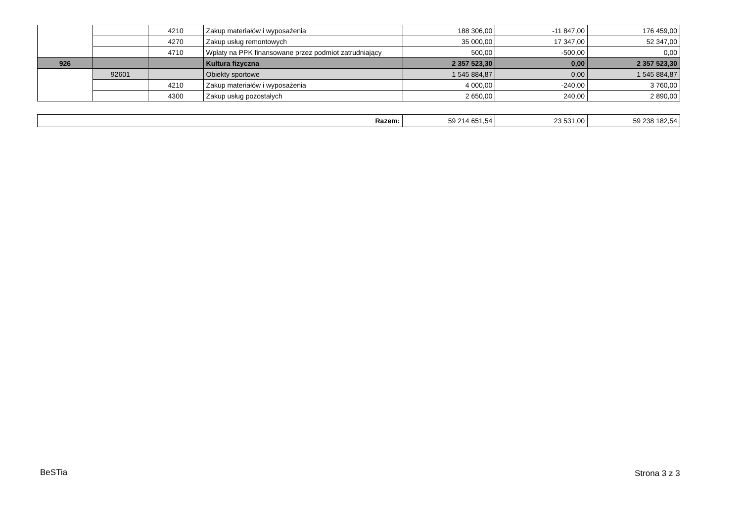| | | 4210 | Zakup materiałów i wyposażenia | 188 306,00 | -11 847,00 | 176 459,00 |
| | | 4270 | Zakup usług remontowych | 35 000,00 | 17 347,00 | 52 347,00 |
| | | 4710 | Wpłaty na PPK finansowane przez podmiot zatrudniający | 500,00 | -500,00 | 0,00 |
| 926 | | | Kultura fizyczna | 2 357 523,30 | 0,00 | 2 357 523,30 |
| | 92601 | | Obiekty sportowe | 1 545 884,87 | 0,00 | 1 545 884,87 |
| | | 4210 | Zakup materiałów i wyposażenia | 4 000,00 | -240,00 | 3 760,00 |
| | | 4300 | Zakup usług pozostałych | 2 650,00 | 240,00 | 2 890,00 |
| Razem: | 59 214 651,54 | 23 531,00 | 59 238 182,54 |
BeSTia Strona 3 z 3